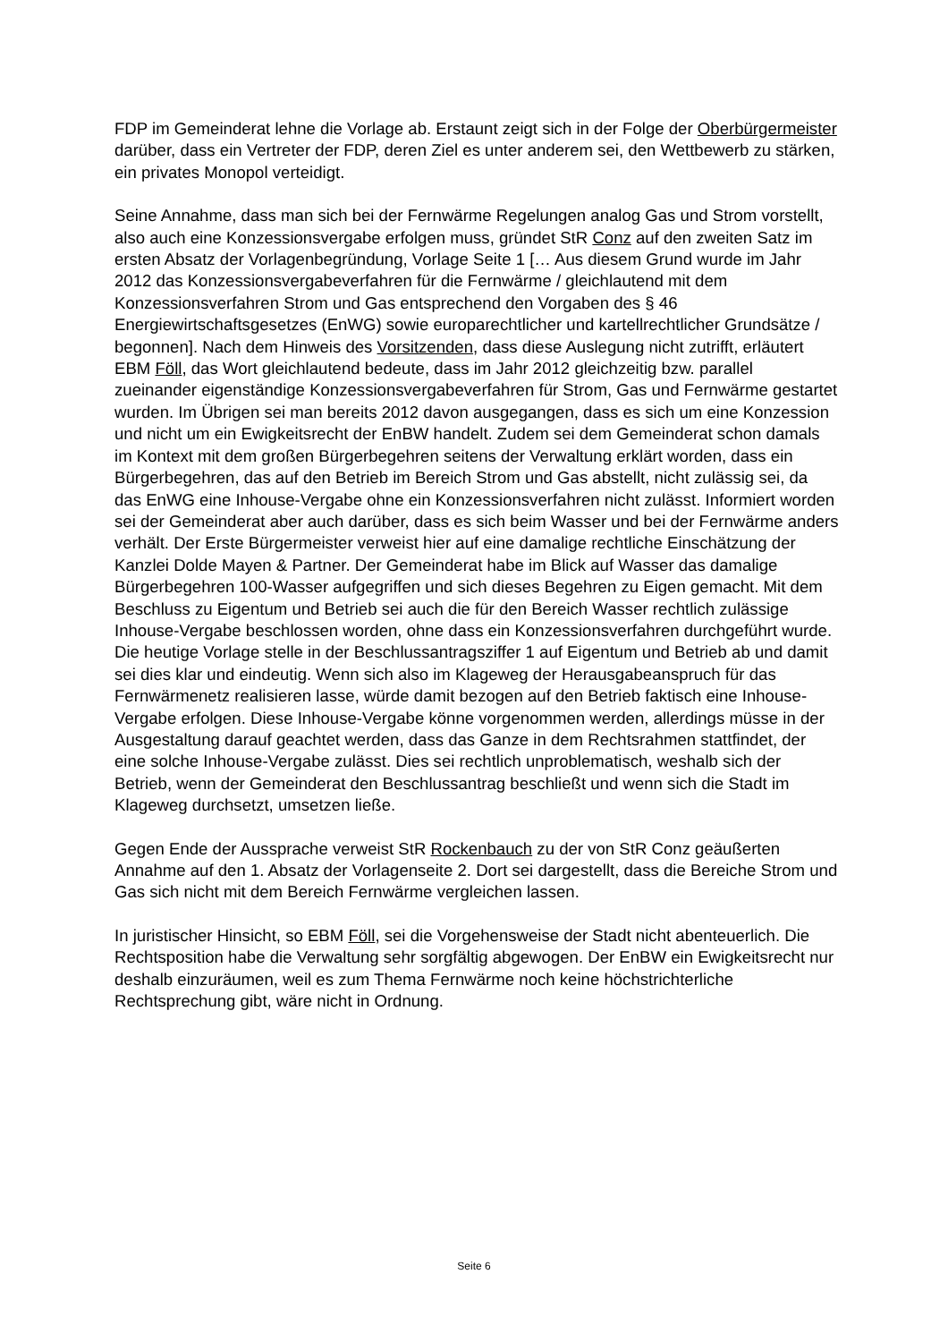FDP im Gemeinderat lehne die Vorlage ab. Erstaunt zeigt sich in der Folge der Oberbürgermeister darüber, dass ein Vertreter der FDP, deren Ziel es unter anderem sei, den Wettbewerb zu stärken, ein privates Monopol verteidigt.
Seine Annahme, dass man sich bei der Fernwärme Regelungen analog Gas und Strom vorstellt, also auch eine Konzessionsvergabe erfolgen muss, gründet StR Conz auf den zweiten Satz im ersten Absatz der Vorlagenbegründung, Vorlage Seite 1 [… Aus diesem Grund wurde im Jahr 2012 das Konzessionsvergabeverfahren für die Fernwärme / gleichlautend mit dem Konzessionsverfahren Strom und Gas entsprechend den Vorgaben des § 46 Energiewirtschaftsgesetzes (EnWG) sowie europarechtlicher und kartellrechtlicher Grundsätze / begonnen]. Nach dem Hinweis des Vorsitzenden, dass diese Auslegung nicht zutrifft, erläutert EBM Föll, das Wort gleichlautend bedeute, dass im Jahr 2012 gleichzeitig bzw. parallel zueinander eigenständige Konzessionsvergabeverfahren für Strom, Gas und Fernwärme gestartet wurden. Im Übrigen sei man bereits 2012 davon ausgegangen, dass es sich um eine Konzession und nicht um ein Ewigkeitsrecht der EnBW handelt. Zudem sei dem Gemeinderat schon damals im Kontext mit dem großen Bürgerbegehren seitens der Verwaltung erklärt worden, dass ein Bürgerbegehren, das auf den Betrieb im Bereich Strom und Gas abstellt, nicht zulässig sei, da das EnWG eine Inhouse-Vergabe ohne ein Konzessionsverfahren nicht zulässt. Informiert worden sei der Gemeinderat aber auch darüber, dass es sich beim Wasser und bei der Fernwärme anders verhält. Der Erste Bürgermeister verweist hier auf eine damalige rechtliche Einschätzung der Kanzlei Dolde Mayen & Partner. Der Gemeinderat habe im Blick auf Wasser das damalige Bürgerbegehren 100-Wasser aufgegriffen und sich dieses Begehren zu Eigen gemacht. Mit dem Beschluss zu Eigentum und Betrieb sei auch die für den Bereich Wasser rechtlich zulässige Inhouse-Vergabe beschlossen worden, ohne dass ein Konzessionsverfahren durchgeführt wurde. Die heutige Vorlage stelle in der Beschlussantragsziffer 1 auf Eigentum und Betrieb ab und damit sei dies klar und eindeutig. Wenn sich also im Klageweg der Herausgabeanspruch für das Fernwärmenetz realisieren lasse, würde damit bezogen auf den Betrieb faktisch eine Inhouse-Vergabe erfolgen. Diese Inhouse-Vergabe könne vorgenommen werden, allerdings müsse in der Ausgestaltung darauf geachtet werden, dass das Ganze in dem Rechtsrahmen stattfindet, der eine solche Inhouse-Vergabe zulässt. Dies sei rechtlich unproblematisch, weshalb sich der Betrieb, wenn der Gemeinderat den Beschlussantrag beschließt und wenn sich die Stadt im Klageweg durchsetzt, umsetzen ließe.
Gegen Ende der Aussprache verweist StR Rockenbauch zu der von StR Conz geäußerten Annahme auf den 1. Absatz der Vorlagenseite 2. Dort sei dargestellt, dass die Bereiche Strom und Gas sich nicht mit dem Bereich Fernwärme vergleichen lassen.
In juristischer Hinsicht, so EBM Föll, sei die Vorgehensweise der Stadt nicht abenteuerlich. Die Rechtsposition habe die Verwaltung sehr sorgfältig abgewogen. Der EnBW ein Ewigkeitsrecht nur deshalb einzuräumen, weil es zum Thema Fernwärme noch keine höchstrichterliche Rechtsprechung gibt, wäre nicht in Ordnung.
Seite 6